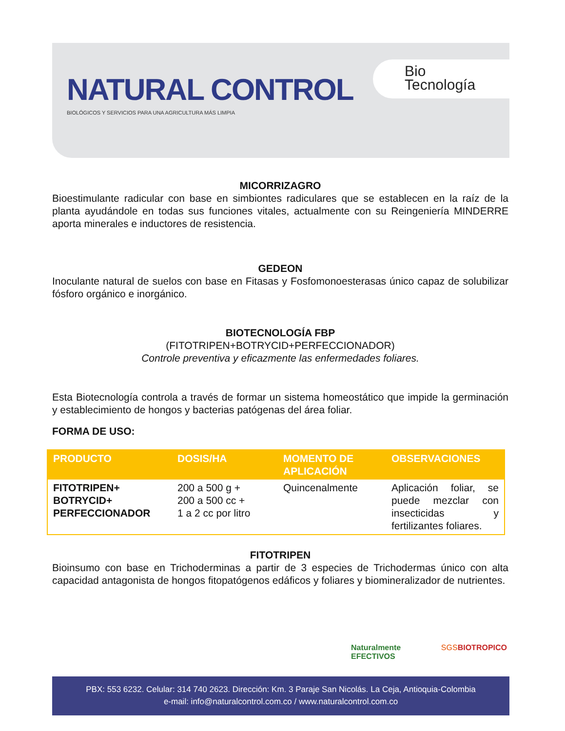NATURAL CONTROL
BIOLÓGICOS Y SERVICIOS PARA UNA AGRICULTURA MÁS LIMPIA
Bio
Tecnología
MICORRIZAGRO
Bioestimulante radicular con base en simbiontes radiculares que se establecen en la raíz de la planta ayudándole en todas sus funciones vitales, actualmente con su Reingeniería MINDERRE aporta minerales e inductores de resistencia.
GEDEON
Inoculante natural de suelos con base en Fitasas y Fosfomonoesterasas único capaz de solubilizar fósforo orgánico e inorgánico.
BIOTECNOLOGÍA FBP
(FITOTRIPEN+BOTRYCID+PERFECCIONADOR)
Controle preventiva y eficazmente las enfermedades foliares.
Esta Biotecnología controla a través de formar un sistema homeostático que impide la germinación y establecimiento de hongos y bacterias patógenas del área foliar.
FORMA DE USO:
| PRODUCTO | DOSIS/HA | MOMENTO DE APLICACIÓN | OBSERVACIONES |
| --- | --- | --- | --- |
| FITOTRIPEN+ BOTRYCID+ PERFECCIONADOR | 200 a 500 g + 200 a 500 cc + 1 a 2 cc por litro | Quincenalmente | Aplicación foliar, se puede mezclar con insecticidas y fertilizantes foliares. |
FITOTRIPEN
Bioinsumo con base en Trichoderminas a partir de 3 especies de Trichodermas único con alta capacidad antagonista de hongos fitopatógenos edáficos y foliares y biomineralizador de nutrientes.
Naturalmente EFECTIVOS SGS BIOTROPICO
PBX: 553 6232. Celular: 314 740 2623. Dirección: Km. 3 Paraje San Nicolás. La Ceja, Antioquia-Colombia
e-mail: info@naturalcontrol.com.co / www.naturalcontrol.com.co